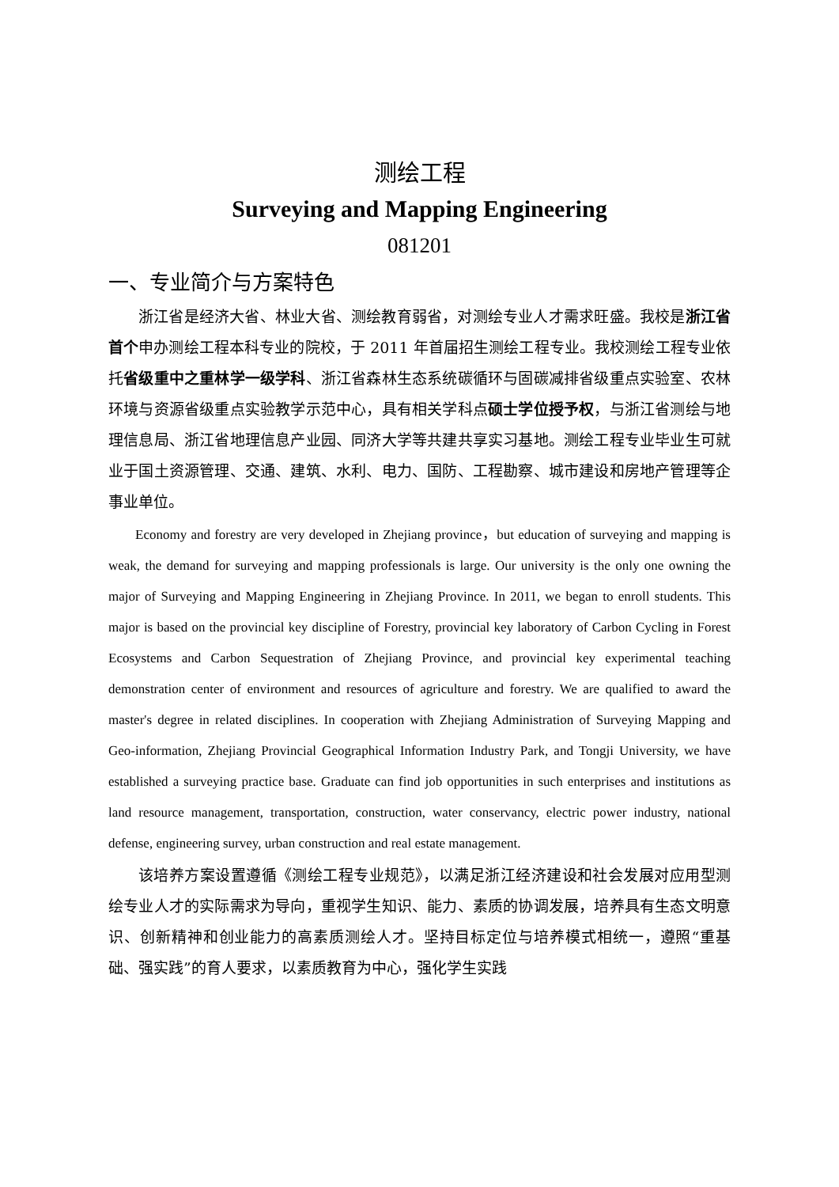测绘工程
Surveying and Mapping Engineering
081201
一、专业简介与方案特色
浙江省是经济大省、林业大省、测绘教育弱省，对测绘专业人才需求旺盛。我校是浙江省首个申办测绘工程本科专业的院校，于 2011 年首届招生测绘工程专业。我校测绘工程专业依托省级重中之重林学一级学科、浙江省森林生态系统碳循环与固碳减排省级重点实验室、农林环境与资源省级重点实验教学示范中心，具有相关学科点硕士学位授予权，与浙江省测绘与地理信息局、浙江省地理信息产业园、同济大学等共建共享实习基地。测绘工程专业毕业生可就业于国土资源管理、交通、建筑、水利、电力、国防、工程勘察、城市建设和房地产管理等企事业单位。
Economy and forestry are very developed in Zhejiang province，but education of surveying and mapping is weak, the demand for surveying and mapping professionals is large. Our university is the only one owning the major of Surveying and Mapping Engineering in Zhejiang Province. In 2011, we began to enroll students. This major is based on the provincial key discipline of Forestry, provincial key laboratory of Carbon Cycling in Forest Ecosystems and Carbon Sequestration of Zhejiang Province, and provincial key experimental teaching demonstration center of environment and resources of agriculture and forestry. We are qualified to award the master's degree in related disciplines. In cooperation with Zhejiang Administration of Surveying Mapping and Geo-information, Zhejiang Provincial Geographical Information Industry Park, and Tongji University, we have established a surveying practice base. Graduate can find job opportunities in such enterprises and institutions as land resource management, transportation, construction, water conservancy, electric power industry, national defense, engineering survey, urban construction and real estate management.
该培养方案设置遵循《测绘工程专业规范》，以满足浙江经济建设和社会发展对应用型测绘专业人才的实际需求为导向，重视学生知识、能力、素质的协调发展，培养具有生态文明意识、创新精神和创业能力的高素质测绘人才。坚持目标定位与培养模式相统一，遵照“重基础、强实践”的育人要求，以素质教育为中心，强化学生实践